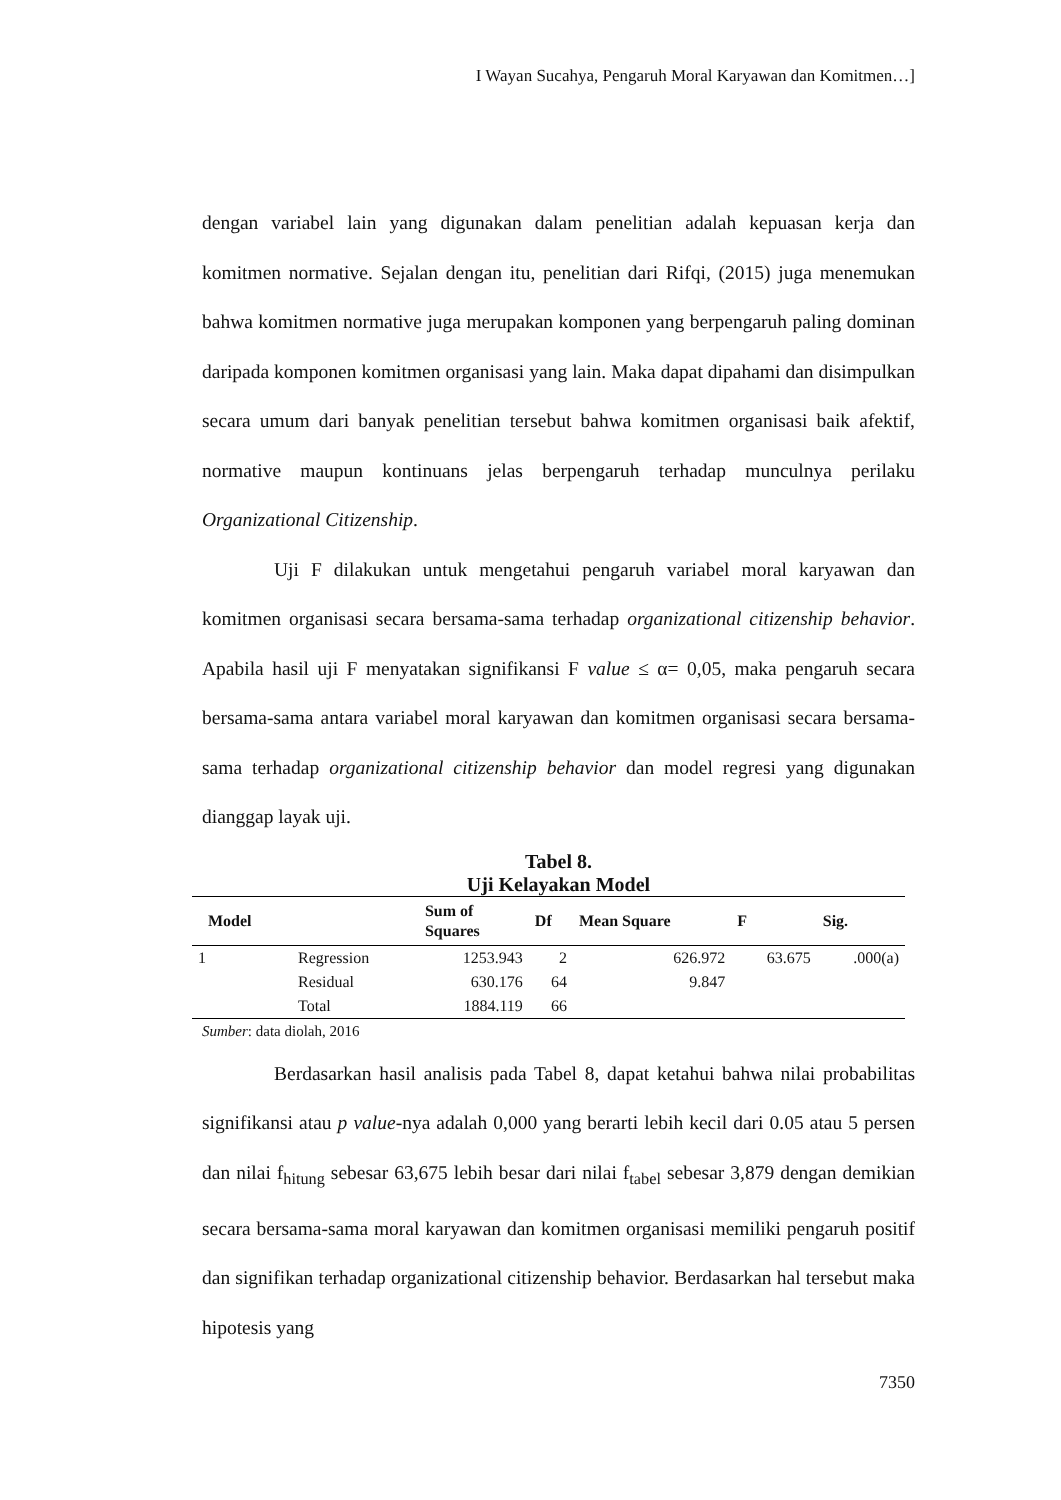I Wayan Sucahya, Pengaruh Moral Karyawan dan Komitmen…]
dengan variabel lain yang digunakan dalam penelitian adalah kepuasan kerja dan komitmen normative. Sejalan dengan itu, penelitian dari Rifqi, (2015) juga menemukan bahwa komitmen normative juga merupakan komponen yang berpengaruh paling dominan daripada komponen komitmen organisasi yang lain. Maka dapat dipahami dan disimpulkan secara umum dari banyak penelitian tersebut bahwa komitmen organisasi baik afektif, normative maupun kontinuans jelas berpengaruh terhadap munculnya perilaku Organizational Citizenship.
Uji F dilakukan untuk mengetahui pengaruh variabel moral karyawan dan komitmen organisasi secara bersama-sama terhadap organizational citizenship behavior. Apabila hasil uji F menyatakan signifikansi F value ≤ α= 0,05, maka pengaruh secara bersama-sama antara variabel moral karyawan dan komitmen organisasi secara bersama-sama terhadap organizational citizenship behavior dan model regresi yang digunakan dianggap layak uji.
Tabel 8.
Uji Kelayakan Model
| Model | | Sum of Squares | Df | Mean Square | F | Sig. |
| --- | --- | --- | --- | --- | --- | --- |
| 1 | Regression | 1253.943 | 2 | 626.972 | 63.675 | .000(a) |
| | Residual | 630.176 | 64 | 9.847 | | |
| | Total | 1884.119 | 66 | | | |
Sumber: data diolah, 2016
Berdasarkan hasil analisis pada Tabel 8, dapat ketahui bahwa nilai probabilitas signifikansi atau p value-nya adalah 0,000 yang berarti lebih kecil dari 0.05 atau 5 persen dan nilai f<sub>hitung</sub> sebesar 63,675 lebih besar dari nilai f<sub>tabel</sub> sebesar 3,879 dengan demikian secara bersama-sama moral karyawan dan komitmen organisasi memiliki pengaruh positif dan signifikan terhadap organizational citizenship behavior. Berdasarkan hal tersebut maka hipotesis yang
7350